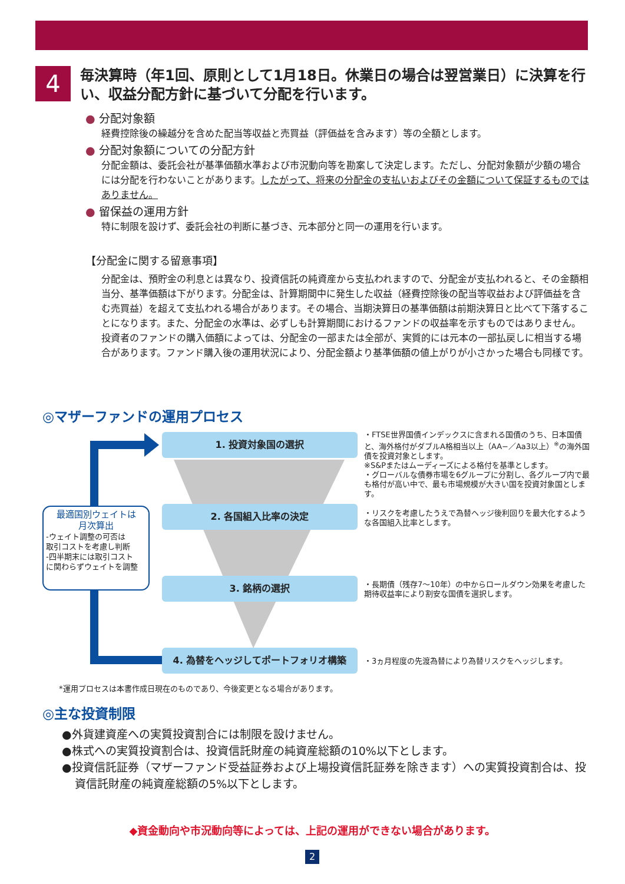4
毎決算時（年1回、原則として1月18日。休業日の場合は翌営業日）に決算を行い、収益分配方針に基づいて分配を行います。
● 分配対象額
経費控除後の繰越分を含めた配当等収益と売買益（評価益を含みます）等の全額とします。
● 分配対象額についての分配方針
分配金額は、委託会社が基準価額水準および市況動向等を勘案して決定します。ただし、分配対象額が少額の場合には分配を行わないことがあります。したがって、将来の分配金の支払いおよびその金額について保証するものではありません。
● 留保益の運用方針
特に制限を設けず、委託会社の判断に基づき、元本部分と同一の運用を行います。
【分配金に関する留意事項】
分配金は、預貯金の利息とは異なり、投資信託の純資産から支払われますので、分配金が支払われると、その金額相当分、基準価額は下がります。分配金は、計算期間中に発生した収益（経費控除後の配当等収益および評価益を含む売買益）を超えて支払われる場合があります。その場合、当期決算日の基準価額は前期決算日と比べて下落することになります。また、分配金の水準は、必ずしも計算期間におけるファンドの収益率を示すものではありません。投資者のファンドの購入価額によっては、分配金の一部または全部が、実質的には元本の一部払戻しに相当する場合があります。ファンド購入後の運用状況により、分配金額より基準価額の値上がりが小さかった場合も同様です。
◎マザーファンドの運用プロセス
1. 投資対象国の選択
2. 各国組入比率の決定
3. 銘柄の選択
4. 為替をヘッジしてポートフォリオ構築
・FTSE世界国債インデックスに含まれる国債のうち、日本国債と、海外格付がダブルA格相当以上（AA−／Aa3以上）<sup>※</sup>の海外国債を投資対象とします。
※S&Pまたはムーディーズによる格付を基準とします。
・グローバルな債券市場を6グループに分割し、各グループ内で最も格付が高い中で、最も市場規模が大きい国を投資対象国とします。
・リスクを考慮したうえで為替ヘッジ後利回りを最大化するような各国組入比率とします。
・長期債（残存7〜10年）の中からロールダウン効果を考慮した期待収益率により割安な国債を選択します。
・3ヵ月程度の先渡為替により為替リスクをヘッジします。
最適国別ウェイトは
月次算出
-ウェイト調整の可否は
取引コストを考慮し判断
-四半期末には取引コスト
に関わらずウェイトを調整
*運用プロセスは本書作成日現在のものであり、今後変更となる場合があります。
◎主な投資制限
●外貨建資産への実質投資割合には制限を設けません。
●株式への実質投資割合は、投資信託財産の純資産総額の10%以下とします。
●投資信託証券（マザーファンド受益証券および上場投資信託証券を除きます）への実質投資割合は、投資信託財産の純資産総額の5%以下とします。
◆資金動向や市況動向等によっては、上記の運用ができない場合があります。
2